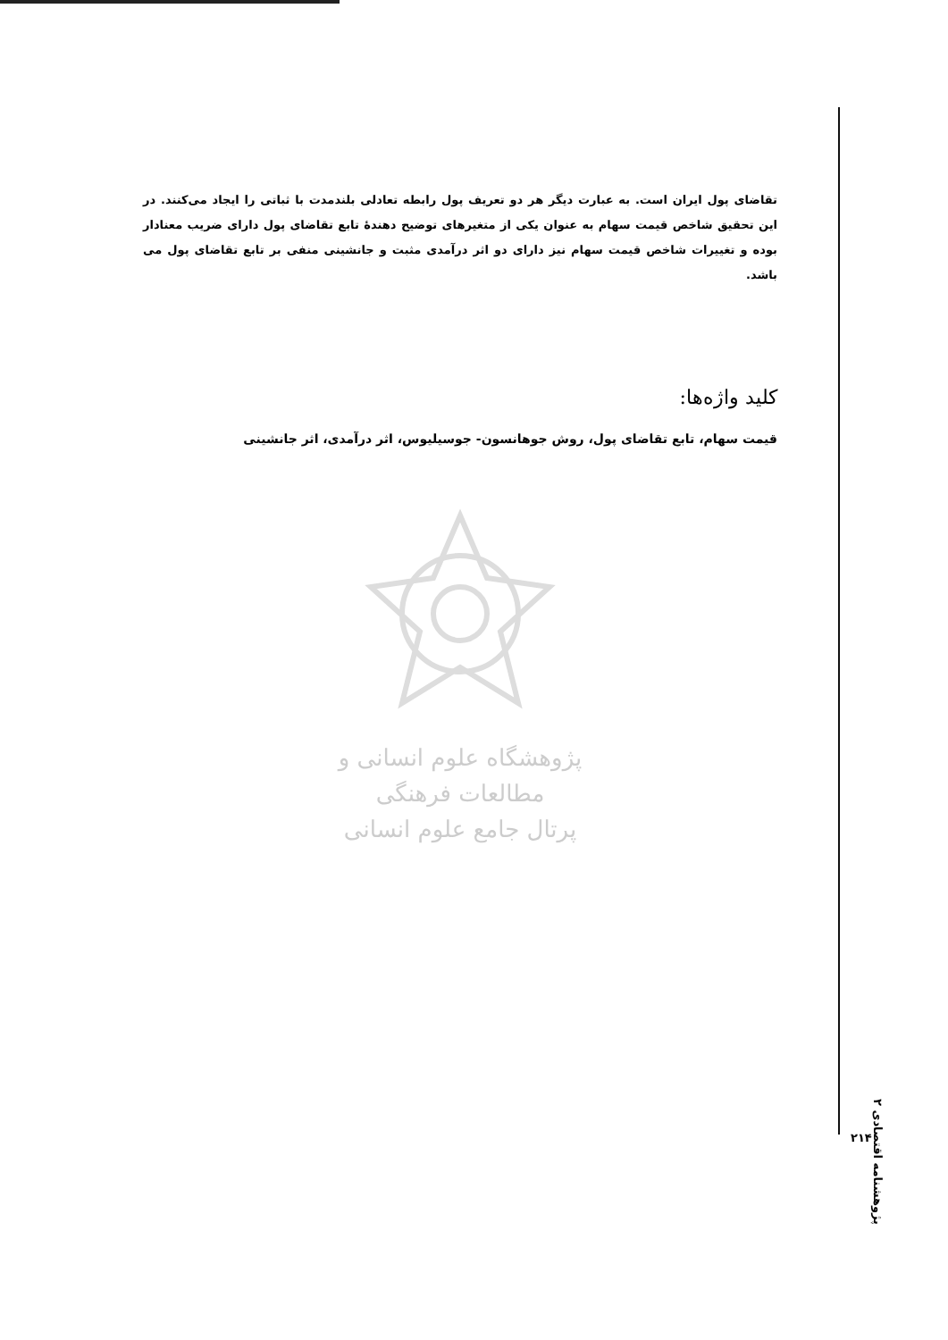تقاضای پول ایران است. به عبارت دیگر هر دو تعریف پول رابطه تعادلی بلندمدت با ثباتی را ایجاد می‌کنند. در این تحقیق شاخص قیمت سهام به عنوان یکی از متغیرهای توضیح دهندهٔ تابع تقاضای پول دارای ضریب معنادار بوده و تغییرات شاخص قیمت سهام نیز دارای دو اثر درآمدی مثبت و جانشینی منفی بر تابع تقاضای پول می باشد.
کلید واژه‌ها:
قیمت سهام، تابع تقاضای پول، روش جوهانسون- جوسیلیوس، اثر درآمدی، اثر جانشینی
پژوهشگاه علوم انسانی و مطالعات فرهنگی
پرتال جامع علوم انسانی
پژوهشنامه اقتصادی ۲
۲۱۴